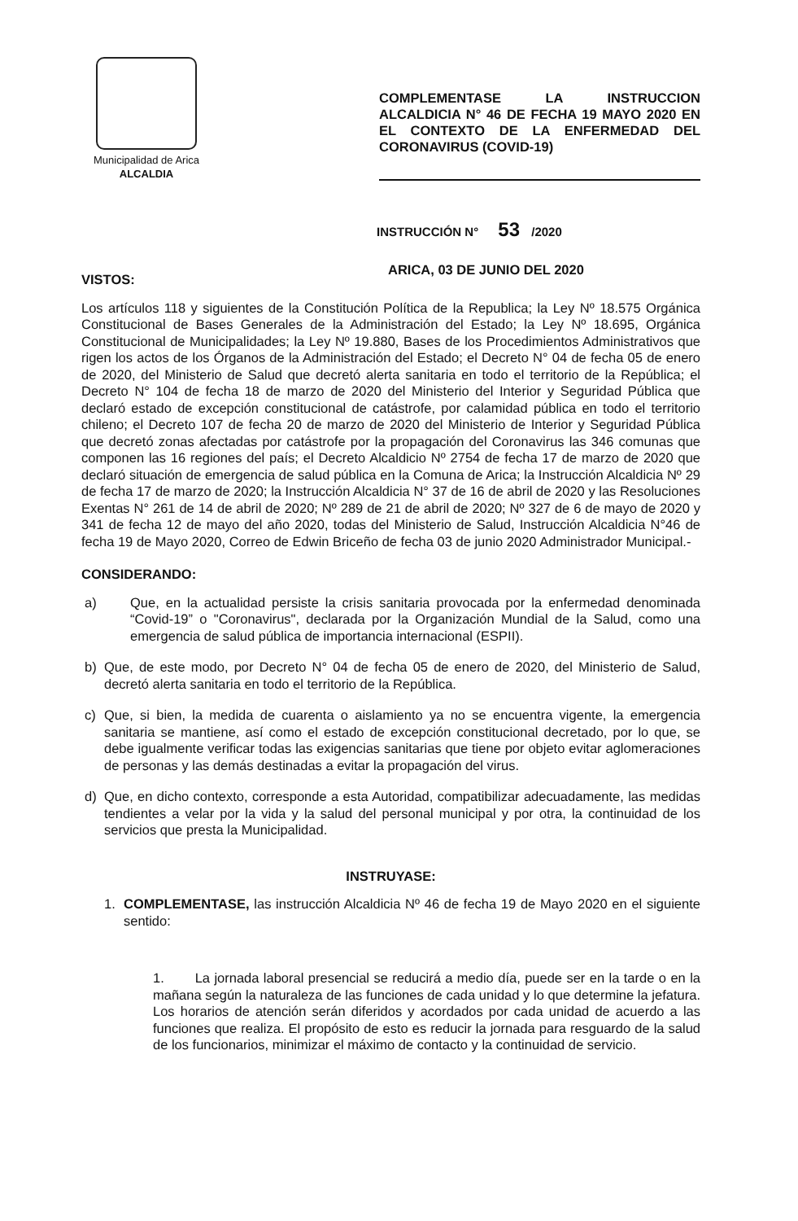Municipalidad de Arica
ALCALDIA
COMPLEMENTASE LA INSTRUCCION ALCALDICIA N° 46 DE FECHA 19 MAYO 2020 EN EL CONTEXTO DE LA ENFERMEDAD DEL CORONAVIRUS (COVID-19)
INSTRUCCIÓN N° 53 /2020
ARICA, 03 DE JUNIO DEL 2020
VISTOS:
Los artículos 118 y siguientes de la Constitución Política de la Republica; la Ley Nº 18.575 Orgánica Constitucional de Bases Generales de la Administración del Estado; la Ley Nº 18.695, Orgánica Constitucional de Municipalidades; la Ley Nº 19.880, Bases de los Procedimientos Administrativos que rigen los actos de los Órganos de la Administración del Estado; el Decreto N° 04 de fecha 05 de enero de 2020, del Ministerio de Salud que decretó alerta sanitaria en todo el territorio de la República; el Decreto N° 104 de fecha 18 de marzo de 2020 del Ministerio del Interior y Seguridad Pública que declaró estado de excepción constitucional de catástrofe, por calamidad pública en todo el territorio chileno; el Decreto 107 de fecha 20 de marzo de 2020 del Ministerio de Interior y Seguridad Pública que decretó zonas afectadas por catástrofe por la propagación del Coronavirus las 346 comunas que componen las 16 regiones del país; el Decreto Alcaldicio Nº 2754 de fecha 17 de marzo de 2020 que declaró situación de emergencia de salud pública en la Comuna de Arica; la Instrucción Alcaldicia Nº 29 de fecha 17 de marzo de 2020; la Instrucción Alcaldicia N° 37 de 16 de abril de 2020 y las Resoluciones Exentas N° 261 de 14 de abril de 2020; Nº 289 de 21 de abril de 2020; Nº 327 de 6 de mayo de 2020 y 341 de fecha 12 de mayo del año 2020, todas del Ministerio de Salud, Instrucción Alcaldicia N°46 de fecha 19 de Mayo 2020, Correo de Edwin Briceño de fecha 03 de junio 2020 Administrador Municipal.-
CONSIDERANDO:
a) Que, en la actualidad persiste la crisis sanitaria provocada por la enfermedad denominada “Covid-19” o "Coronavirus", declarada por la Organización Mundial de la Salud, como una emergencia de salud pública de importancia internacional (ESPII).
b) Que, de este modo, por Decreto N° 04 de fecha 05 de enero de 2020, del Ministerio de Salud, decretó alerta sanitaria en todo el territorio de la República.
c) Que, si bien, la medida de cuarenta o aislamiento ya no se encuentra vigente, la emergencia sanitaria se mantiene, así como el estado de excepción constitucional decretado, por lo que, se debe igualmente verificar todas las exigencias sanitarias que tiene por objeto evitar aglomeraciones de personas y las demás destinadas a evitar la propagación del virus.
d) Que, en dicho contexto, corresponde a esta Autoridad, compatibilizar adecuadamente, las medidas tendientes a velar por la vida y la salud del personal municipal y por otra, la continuidad de los servicios que presta la Municipalidad.
INSTRUYASE:
1. COMPLEMENTASE, las instrucción Alcaldicia Nº 46 de fecha 19 de Mayo 2020 en el siguiente sentido:
1. La jornada laboral presencial se reducirá a medio día, puede ser en la tarde o en la mañana según la naturaleza de las funciones de cada unidad y lo que determine la jefatura. Los horarios de atención serán diferidos y acordados por cada unidad de acuerdo a las funciones que realiza. El propósito de esto es reducir la jornada para resguardo de la salud de los funcionarios, minimizar el máximo de contacto y la continuidad de servicio.